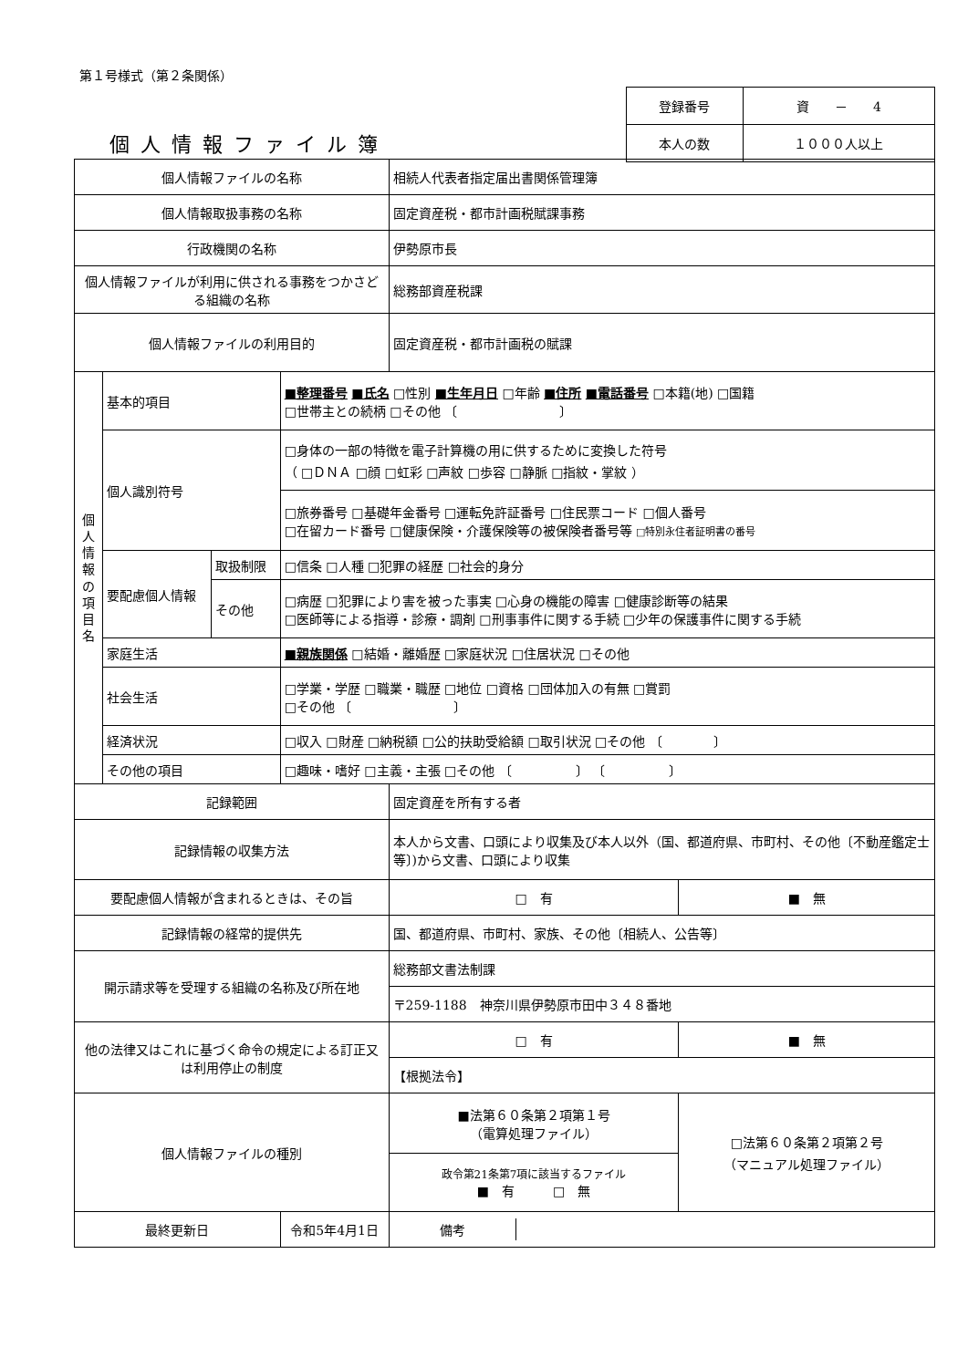第１号様式（第２条関係）
個人情報ファイル簿
| 登録番号 | 資 － 4 |
| 本人の数 | １０００人以上 |
| 個人情報ファイルの名称 | | | | 相続人代表者指定届出書関係管理簿 | |
| 個人情報取扱事務の名称 | | | | 固定資産税・都市計画税賦課事務 | |
| 行政機関の名称 | | | | 伊勢原市長 | |
| 個人情報ファイルが利用に供される事務をつかさどる組織の名称 | | | | 総務部資産税課 | |
| 個人情報ファイルの利用目的 | | | | 固定資産税・都市計画税の賦課 | |
| 個 人 情 報 の 項 目 名 | 基本的項目 | | ■整理番号 ■氏名 □性別 ■生年月日 □年齢 ■住所 ■電話番号 □本籍(地) □国籍 □世帯主との続柄 □その他 〔 〕 | | |
| | 個人識別符号 | | □身体の一部の特徴を電子計算機の用に供するために変換した符号 （ □ＤＮＡ □顔 □虹彩 □声紋 □歩容 □静脈 □指紋・掌紋 ） | | |
| | | | □旅券番号 □基礎年金番号 □運転免許証番号 □住民票コード □個人番号 □在留カード番号 □健康保険・介護保険等の被保険者番号等 □特別永住者証明書の番号 | | |
| | 要配慮個人情報 | 取扱制限 | □信条 □人種 □犯罪の経歴 □社会的身分 | | |
| | | その他 | □病歴 □犯罪により害を被った事実 □心身の機能の障害 □健康診断等の結果 □医師等による指導・診療・調剤 □刑事事件に関する手続 □少年の保護事件に関する手続 | | |
| | 家庭生活 | | ■親族関係 □結婚・離婚歴 □家庭状況 □住居状況 □その他 | | |
| | 社会生活 | | □学業・学歴 □職業・職歴 □地位 □資格 □団体加入の有無 □賞罰 □その他 〔 〕 | | |
| | 経済状況 | | □収入 □財産 □納税額 □公的扶助受給額 □取引状況 □その他 〔 〕 | | |
| | その他の項目 | | □趣味・嗜好 □主義・主張 □その他 〔 〕 〔 〕 | | |
| 記録範囲 | | | | 固定資産を所有する者 | |
| 記録情報の収集方法 | | | | 本人から文書、口頭により収集及び本人以外（国、都道府県、市町村、その他〔不動産鑑定士等〕)から文書、口頭により収集 | |
| 要配慮個人情報が含まれるときは、その旨 | | | | □ 有 | ■ 無 |
| 記録情報の経常的提供先 | | | | 国、都道府県、市町村、家族、その他〔相続人、公告等〕 | |
| 開示請求等を受理する組織の名称及び所在地 | | | | 総務部文書法制課 | |
| | | | | 〒259-1188 神奈川県伊勢原市田中３４８番地 | |
| 他の法律又はこれに基づく命令の規定による訂正又は利用停止の制度 | | | | □ 有 | ■ 無 |
| | | | | 【根拠法令】 | |
| 個人情報ファイルの種別 | | | | ■法第６０条第２項第１号 （電算処理ファイル） | □法第６０条第２項第２号 （マニュアル処理ファイル） |
| | | | | 政令第21条第7項に該当するファイル ■ 有 □ 無 | |
| 最終更新日 | | | 令和5年4月1日 | / 備考 / / | |